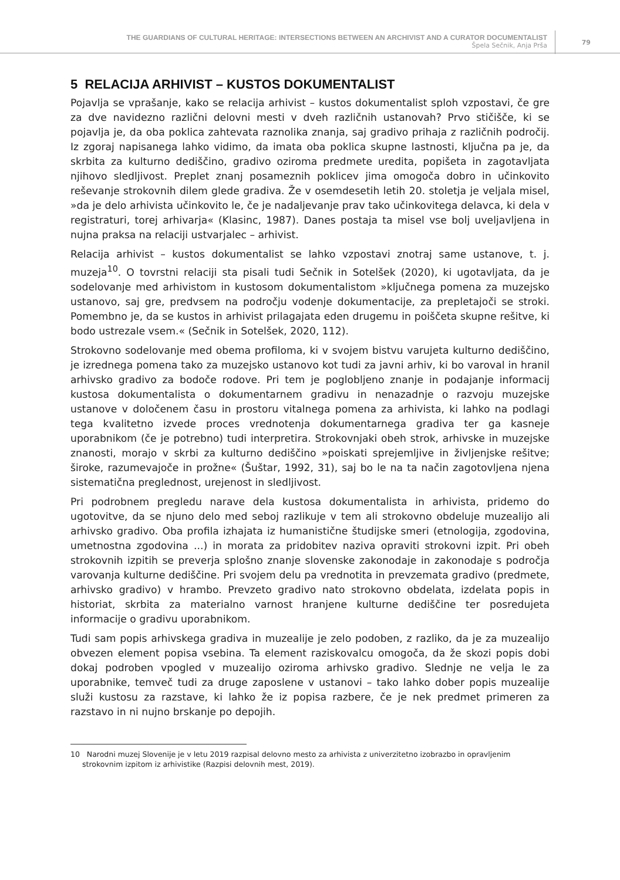THE GUARDIANS OF CULTURAL HERITAGE: INTERSECTIONS BETWEEN AN ARCHIVIST AND A CURATOR DOCUMENTALIST
Špela Sečnik, Anja Prša
79
5 RELACIJA ARHIVIST – KUSTOS DOKUMENTALIST
Pojavlja se vprašanje, kako se relacija arhivist – kustos dokumentalist sploh vzpostavi, če gre za dve navidezno različni delovni mesti v dveh različnih ustanovah? Prvo stičišče, ki se pojavlja je, da oba poklica zahtevata raznolika znanja, saj gradivo prihaja z različnih področij. Iz zgoraj napisanega lahko vidimo, da imata oba poklica skupne lastnosti, ključna pa je, da skrbita za kulturno dediščino, gradivo oziroma predmete uredita, popišeta in zagotavljata njihovo sledljivost. Preplet znanj posameznih poklicev jima omogoča dobro in učinkovito reševanje strokovnih dilem glede gradiva. Že v osemdesetih letih 20. stoletja je veljala misel, »da je delo arhivista učinkovito le, če je nadaljevanje prav tako učinkovitega delavca, ki dela v registraturi, torej arhivarja« (Klasinc, 1987). Danes postaja ta misel vse bolj uveljavljena in nujna praksa na relaciji ustvarjalec – arhivist.
Relacija arhivist – kustos dokumentalist se lahko vzpostavi znotraj same ustanove, t. j. muzeja<sup>10</sup>. O tovrstni relaciji sta pisali tudi Sečnik in Sotelšek (2020), ki ugotavljata, da je sodelovanje med arhivistom in kustosom dokumentalistom »ključnega pomena za muzejsko ustanovo, saj gre, predvsem na področju vodenje dokumentacije, za prepletajoči se stroki. Pomembno je, da se kustos in arhivist prilagajata eden drugemu in poiščeta skupne rešitve, ki bodo ustrezale vsem.« (Sečnik in Sotelšek, 2020, 112).
Strokovno sodelovanje med obema profiloma, ki v svojem bistvu varujeta kulturno dediščino, je izrednega pomena tako za muzejsko ustanovo kot tudi za javni arhiv, ki bo varoval in hranil arhivsko gradivo za bodoče rodove. Pri tem je poglobljeno znanje in podajanje informacij kustosa dokumentalista o dokumentarnem gradivu in nenazadnje o razvoju muzejske ustanove v določenem času in prostoru vitalnega pomena za arhivista, ki lahko na podlagi tega kvalitetno izvede proces vrednotenja dokumentarnega gradiva ter ga kasneje uporabnikom (če je potrebno) tudi interpretira. Strokovnjaki obeh strok, arhivske in muzejske znanosti, morajo v skrbi za kulturno dediščino »poiskati sprejemljive in življenjske rešitve; široke, razumevajoče in prožne« (Šuštar, 1992, 31), saj bo le na ta način zagotovljena njena sistematična preglednost, urejenost in sledljivost.
Pri podrobnem pregledu narave dela kustosa dokumentalista in arhivista, pridemo do ugotovitve, da se njuno delo med seboj razlikuje v tem ali strokovno obdeluje muzealijo ali arhivsko gradivo. Oba profila izhajata iz humanistične študijske smeri (etnologija, zgodovina, umetnostna zgodovina ...) in morata za pridobitev naziva opraviti strokovni izpit. Pri obeh strokovnih izpitih se preverja splošno znanje slovenske zakonodaje in zakonodaje s področja varovanja kulturne dediščine. Pri svojem delu pa vrednotita in prevzemata gradivo (predmete, arhivsko gradivo) v hrambo. Prevzeto gradivo nato strokovno obdelata, izdelata popis in historiat, skrbita za materialno varnost hranjene kulturne dediščine ter posredujeta informacije o gradivu uporabnikom.
Tudi sam popis arhivskega gradiva in muzealije je zelo podoben, z razliko, da je za muzealijo obvezen element popisa vsebina. Ta element raziskovalcu omogoča, da že skozi popis dobi dokaj podroben vpogled v muzealijo oziroma arhivsko gradivo. Slednje ne velja le za uporabnike, temveč tudi za druge zaposlene v ustanovi – tako lahko dober popis muzealije služi kustosu za razstave, ki lahko že iz popisa razbere, če je nek predmet primeren za razstavo in ni nujno brskanje po depojih.
10 Narodni muzej Slovenije je v letu 2019 razpisal delovno mesto za arhivista z univerzitetno izobrazbo in opravljenim strokovnim izpitom iz arhivistike (Razpisi delovnih mest, 2019).